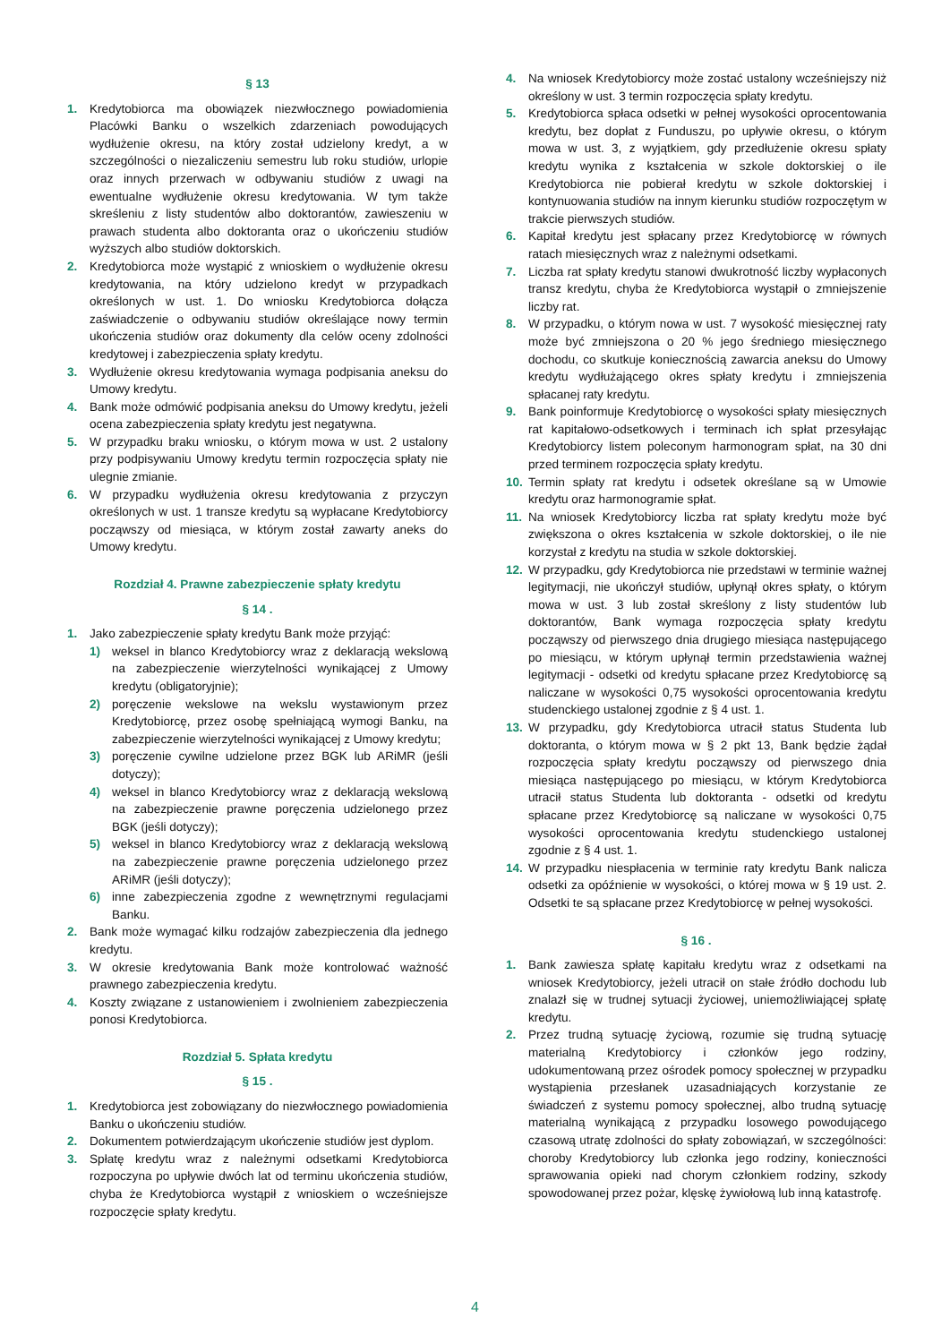§ 13
1. Kredytobiorca ma obowiązek niezwłocznego powiadomienia Placówki Banku o wszelkich zdarzeniach powodujących wydłużenie okresu, na który został udzielony kredyt, a w szczególności o niezaliczeniu semestru lub roku studiów, urlopie oraz innych przerwach w odbywaniu studiów z uwagi na ewentualne wydłużenie okresu kredytowania. W tym także skreśleniu z listy studentów albo doktorantów, zawieszeniu w prawach studenta albo doktoranta oraz o ukończeniu studiów wyższych albo studiów doktorskich.
2. Kredytobiorca może wystąpić z wnioskiem o wydłużenie okresu kredytowania, na który udzielono kredyt w przypadkach określonych w ust. 1. Do wniosku Kredytobiorca dołącza zaświadczenie o odbywaniu studiów określające nowy termin ukończenia studiów oraz dokumenty dla celów oceny zdolności kredytowej i zabezpieczenia spłaty kredytu.
3. Wydłużenie okresu kredytowania wymaga podpisania aneksu do Umowy kredytu.
4. Bank może odmówić podpisania aneksu do Umowy kredytu, jeżeli ocena zabezpieczenia spłaty kredytu jest negatywna.
5. W przypadku braku wniosku, o którym mowa w ust. 2 ustalony przy podpisywaniu Umowy kredytu termin rozpoczęcia spłaty nie ulegnie zmianie.
6. W przypadku wydłużenia okresu kredytowania z przyczyn określonych w ust. 1 transze kredytu są wypłacane Kredytobiorcy począwszy od miesiąca, w którym został zawarty aneks do Umowy kredytu.
Rozdział 4. Prawne zabezpieczenie spłaty kredytu
§ 14 .
1. Jako zabezpieczenie spłaty kredytu Bank może przyjąć:
1) weksel in blanco Kredytobiorcy wraz z deklaracją wekslową na zabezpieczenie wierzytelności wynikającej z Umowy kredytu (obligatoryjnie);
2) poręczenie wekslowe na wekslu wystawionym przez Kredytobiorcę, przez osobę spełniającą wymogi Banku, na zabezpieczenie wierzytelności wynikającej z Umowy kredytu;
3) poręczenie cywilne udzielone przez BGK lub ARiMR (jeśli dotyczy);
4) weksel in blanco Kredytobiorcy wraz z deklaracją wekslową na zabezpieczenie prawne poręczenia udzielonego przez BGK (jeśli dotyczy);
5) weksel in blanco Kredytobiorcy wraz z deklaracją wekslową na zabezpieczenie prawne poręczenia udzielonego przez ARiMR (jeśli dotyczy);
6) inne zabezpieczenia zgodne z wewnętrznymi regulacjami Banku.
2. Bank może wymagać kilku rodzajów zabezpieczenia dla jednego kredytu.
3. W okresie kredytowania Bank może kontrolować ważność prawnego zabezpieczenia kredytu.
4. Koszty związane z ustanowieniem i zwolnieniem zabezpieczenia ponosi Kredytobiorca.
Rozdział 5. Spłata kredytu
§ 15 .
1. Kredytobiorca jest zobowiązany do niezwłocznego powiadomienia Banku o ukończeniu studiów.
2. Dokumentem potwierdzającym ukończenie studiów jest dyplom.
3. Spłatę kredytu wraz z należnymi odsetkami Kredytobiorca rozpoczyna po upływie dwóch lat od terminu ukończenia studiów, chyba że Kredytobiorca wystąpił z wnioskiem o wcześniejsze rozpoczęcie spłaty kredytu.
4. Na wniosek Kredytobiorcy może zostać ustalony wcześniejszy niż określony w ust. 3 termin rozpoczęcia spłaty kredytu.
5. Kredytobiorca spłaca odsetki w pełnej wysokości oprocentowania kredytu, bez dopłat z Funduszu, po upływie okresu, o którym mowa w ust. 3, z wyjątkiem, gdy przedłużenie okresu spłaty kredytu wynika z kształcenia w szkole doktorskiej o ile Kredytobiorca nie pobierał kredytu w szkole doktorskiej i kontynuowania studiów na innym kierunku studiów rozpoczętym w trakcie pierwszych studiów.
6. Kapitał kredytu jest spłacany przez Kredytobiorcę w równych ratach miesięcznych wraz z należnymi odsetkami.
7. Liczba rat spłaty kredytu stanowi dwukrotność liczby wypłaconych transz kredytu, chyba że Kredytobiorca wystąpił o zmniejszenie liczby rat.
8. W przypadku, o którym nowa w ust. 7 wysokość miesięcznej raty może być zmniejszona o 20 % jego średniego miesięcznego dochodu, co skutkuje koniecznością zawarcia aneksu do Umowy kredytu wydłużającego okres spłaty kredytu i zmniejszenia spłacanej raty kredytu.
9. Bank poinformuje Kredytobiorcę o wysokości spłaty miesięcznych rat kapitałowo-odsetkowych i terminach ich spłat przesyłając Kredytobiorcy listem poleconym harmonogram spłat, na 30 dni przed terminem rozpoczęcia spłaty kredytu.
10. Termin spłaty rat kredytu i odsetek określane są w Umowie kredytu oraz harmonogramie spłat.
11. Na wniosek Kredytobiorcy liczba rat spłaty kredytu może być zwiększona o okres kształcenia w szkole doktorskiej, o ile nie korzystał z kredytu na studia w szkole doktorskiej.
12. W przypadku, gdy Kredytobiorca nie przedstawi w terminie ważnej legitymacji, nie ukończył studiów, upłynął okres spłaty, o którym mowa w ust. 3 lub został skreślony z listy studentów lub doktorantów, Bank wymaga rozpoczęcia spłaty kredytu począwszy od pierwszego dnia drugiego miesiąca następującego po miesiącu, w którym upłynął termin przedstawienia ważnej legitymacji - odsetki od kredytu spłacane przez Kredytobiorcę są naliczane w wysokości 0,75 wysokości oprocentowania kredytu studenckiego ustalonej zgodnie z § 4 ust. 1.
13. W przypadku, gdy Kredytobiorca utracił status Studenta lub doktoranta, o którym mowa w § 2 pkt 13, Bank będzie żądał rozpoczęcia spłaty kredytu począwszy od pierwszego dnia miesiąca następującego po miesiącu, w którym Kredytobiorca utracił status Studenta lub doktoranta - odsetki od kredytu spłacane przez Kredytobiorcę są naliczane w wysokości 0,75 wysokości oprocentowania kredytu studenckiego ustalonej zgodnie z § 4 ust. 1.
14. W przypadku niespłacenia w terminie raty kredytu Bank nalicza odsetki za opóźnienie w wysokości, o której mowa w § 19 ust. 2. Odsetki te są spłacane przez Kredytobiorcę w pełnej wysokości.
§ 16 .
1. Bank zawiesza spłatę kapitału kredytu wraz z odsetkami na wniosek Kredytobiorcy, jeżeli utracił on stałe źródło dochodu lub znalazł się w trudnej sytuacji życiowej, uniemożliwiającej spłatę kredytu.
2. Przez trudną sytuację życiową, rozumie się trudną sytuację materialną Kredytobiorcy i członków jego rodziny, udokumentowaną przez ośrodek pomocy społecznej w przypadku wystąpienia przesłanek uzasadniających korzystanie ze świadczeń z systemu pomocy społecznej, albo trudną sytuację materialną wynikającą z przypadku losowego powodującego czasową utratę zdolności do spłaty zobowiązań, w szczególności: choroby Kredytobiorcy lub członka jego rodziny, konieczności sprawowania opieki nad chorym członkiem rodziny, szkody spowodowanej przez pożar, klęskę żywiołową lub inną katastrofę.
4